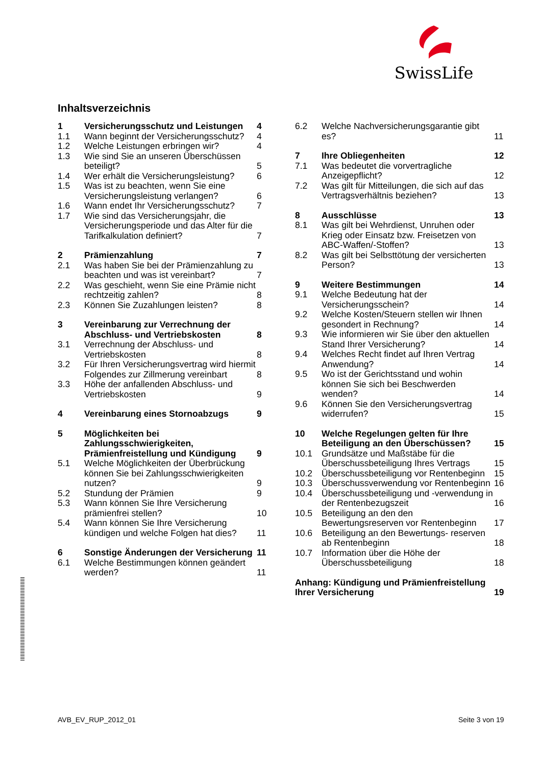SwissLife
Inhaltsverzeichnis
| 1 | Versicherungsschutz und Leistungen | 4 |
| 1.1 | Wann beginnt der Versicherungsschutz? | 4 |
| 1.2 | Welche Leistungen erbringen wir? | 4 |
| 1.3 | Wie sind Sie an unseren Überschüssen beteiligt? | 5 |
| 1.4 | Wer erhält die Versicherungsleistung? | 6 |
| 1.5 | Was ist zu beachten, wenn Sie eine Versicherungsleistung verlangen? | 6 |
| 1.6 | Wann endet Ihr Versicherungsschutz? | 7 |
| 1.7 | Wie sind das Versicherungsjahr, die Versicherungsperiode und das Alter für die Tarifkalkulation definiert? | 7 |
| 2 | Prämienzahlung | 7 |
| 2.1 | Was haben Sie bei der Prämienzahlung zu beachten und was ist vereinbart? | 7 |
| 2.2 | Was geschieht, wenn Sie eine Prämie nicht rechtzeitig zahlen? | 8 |
| 2.3 | Können Sie Zuzahlungen leisten? | 8 |
| 3 | Vereinbarung zur Verrechnung der Abschluss- und Vertriebskosten | 8 |
| 3.1 | Verrechnung der Abschluss- und Vertriebskosten | 8 |
| 3.2 | Für Ihren Versicherungsvertrag wird hiermit Folgendes zur Zillmerung vereinbart | 8 |
| 3.3 | Höhe der anfallenden Abschluss- und Vertriebskosten | 9 |
| 4 | Vereinbarung eines Stornoabzugs | 9 |
| 5 | Möglichkeiten bei Zahlungsschwierigkeiten, Prämienfreistellung und Kündigung | 9 |
| 5.1 | Welche Möglichkeiten der Überbrückung können Sie bei Zahlungsschwierigkeiten nutzen? | 9 |
| 5.2 | Stundung der Prämien | 9 |
| 5.3 | Wann können Sie Ihre Versicherung prämienfrei stellen? | 10 |
| 5.4 | Wann können Sie Ihre Versicherung kündigen und welche Folgen hat dies? | 11 |
| 6 | Sonstige Änderungen der Versicherung | 11 |
| 6.1 | Welche Bestimmungen können geändert werden? | 11 |
| 6.2 | Welche Nachversicherungsgarantie gibt es? | 11 |
| 7 | Ihre Obliegenheiten | 12 |
| 7.1 | Was bedeutet die vorvertragliche Anzeigepflicht? | 12 |
| 7.2 | Was gilt für Mitteilungen, die sich auf das Vertragsverhältnis beziehen? | 13 |
| 8 | Ausschlüsse | 13 |
| 8.1 | Was gilt bei Wehrdienst, Unruhen oder Krieg oder Einsatz bzw. Freisetzen von ABC-Waffen/-Stoffen? | 13 |
| 8.2 | Was gilt bei Selbsttötung der versicherten Person? | 13 |
| 9 | Weitere Bestimmungen | 14 |
| 9.1 | Welche Bedeutung hat der Versicherungsschein? | 14 |
| 9.2 | Welche Kosten/Steuern stellen wir Ihnen gesondert in Rechnung? | 14 |
| 9.3 | Wie informieren wir Sie über den aktuellen Stand Ihrer Versicherung? | 14 |
| 9.4 | Welches Recht findet auf Ihren Vertrag Anwendung? | 14 |
| 9.5 | Wo ist der Gerichtsstand und wohin können Sie sich bei Beschwerden wenden? | 14 |
| 9.6 | Können Sie den Versicherungsvertrag widerrufen? | 15 |
| 10 | Welche Regelungen gelten für Ihre Beteiligung an den Überschüssen? | 15 |
| 10.1 | Grundsätze und Maßstäbe für die Überschussbeteiligung Ihres Vertrags | 15 |
| 10.2 | Überschussbeteiligung vor Rentenbeginn | 15 |
| 10.3 | Überschussverwendung vor Rentenbeginn | 16 |
| 10.4 | Überschussbeteiligung und -verwendung in der Rentenbezugszeit | 16 |
| 10.5 | Beteiligung an den den Bewertungsreserven vor Rentenbeginn | 17 |
| 10.6 | Beteiligung an den Bewertungs- reserven ab Rentenbeginn | 18 |
| 10.7 | Information über die Höhe der Überschussbeteiligung | 18 |
| Anhang: Kündigung und Prämienfreistellung Ihrer Versicherung | | 19 |
AVB_EV_RUP_2012_01 Seite 3 von 19